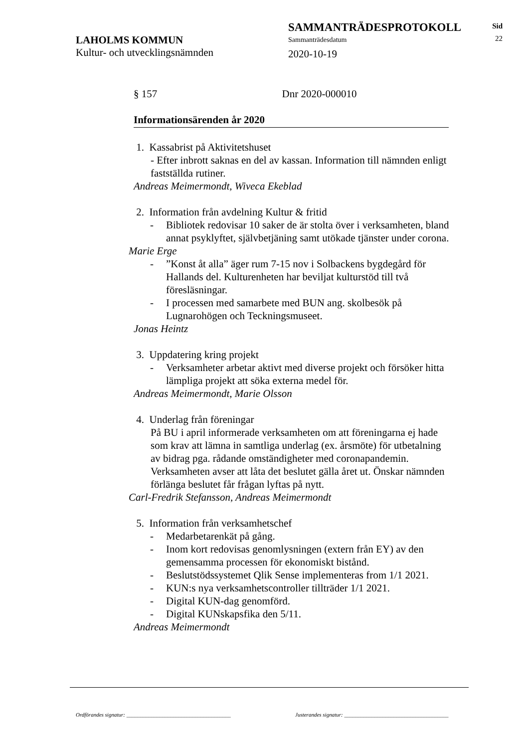SAMMANTRÄDESPROTOKOLL
Sammanträdesdatum
2020-10-19
LAHOLMS KOMMUN
Kultur- och utvecklingsnämnden
Sid
22
§ 157 Dnr 2020-000010
Informationsärenden år 2020
1. Kassabrist på Aktivitetshuset
- Efter inbrott saknas en del av kassan. Information till nämnden enligt fastställda rutiner.
Andreas Meimermondt, Wiveca Ekeblad
2. Information från avdelning Kultur & fritid
- Bibliotek redovisar 10 saker de är stolta över i verksamheten, bland annat psyklyftet, självbetjäning samt utökade tjänster under corona.
Marie Erge
-”Konst åt alla” äger rum 7-15 nov i Solbackens bygdegård för Hallands del. Kulturenheten har beviljat kulturstöd till två föresläsningar.
- I processen med samarbete med BUN ang. skolbesök på Lugnarohögen och Teckningsmuseet.
Jonas Heintz
3. Uppdatering kring projekt
- Verksamheter arbetar aktivt med diverse projekt och försöker hitta lämpliga projekt att söka externa medel för.
Andreas Meimermondt, Marie Olsson
4. Underlag från föreningar
På BU i april informerade verksamheten om att föreningarna ej hade som krav att lämna in samtliga underlag (ex. årsmöte) för utbetalning av bidrag pga. rådande omständigheter med coronapandemin. Verksamheten avser att låta det beslutet gälla året ut. Önskar nämnden förlänga beslutet får frågan lyftas på nytt.
Carl-Fredrik Stefansson, Andreas Meimermondt
5. Information från verksamhetschef
- Medarbetarenkät på gång.
- Inom kort redovisas genomlysningen (extern från EY) av den gemensamma processen för ekonomiskt bistånd.
- Beslutstödssystemet Qlik Sense implementeras from 1/1 2021.
- KUN:s nya verksamhetscontroller tillträder 1/1 2021.
- Digital KUN-dag genomförd.
- Digital KUNskapsfika den 5/11.
Andreas Meimermondt
Ordförandes signatur: ______________________________________
Justerandes signatur: ______________________________________